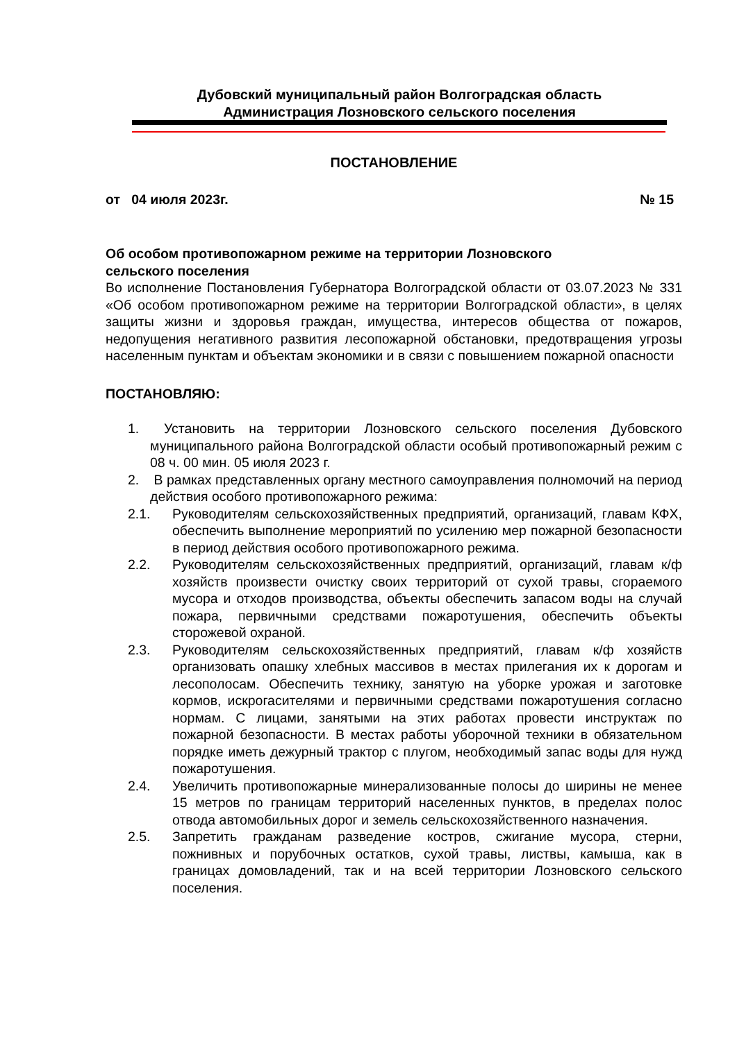Дубовский муниципальный район Волгоградская область
Администрация Лозновского сельского поселения
ПОСТАНОВЛЕНИЕ
от 04 июля 2023г. № 15
Об особом противопожарном режиме на территории Лозновского
сельского поселения
Во исполнение Постановления Губернатора Волгоградской области от 03.07.2023 № 331 «Об особом противопожарном режиме на территории Волгоградской области», в целях защиты жизни и здоровья граждан, имущества, интересов общества от пожаров, недопущения негативного развития лесопожарной обстановки, предотвращения угрозы населенным пунктам и объектам экономики и в связи с повышением пожарной опасности
ПОСТАНОВЛЯЮ:
1. Установить на территории Лозновского сельского поселения Дубовского муниципального района Волгоградской области особый противопожарный режим с 08 ч. 00 мин. 05 июля 2023 г.
2. В рамках представленных органу местного самоуправления полномочий на период действия особого противопожарного режима:
2.1. Руководителям сельскохозяйственных предприятий, организаций, главам КФХ, обеспечить выполнение мероприятий по усилению мер пожарной безопасности в период действия особого противопожарного режима.
2.2. Руководителям сельскохозяйственных предприятий, организаций, главам к/ф хозяйств произвести очистку своих территорий от сухой травы, сгораемого мусора и отходов производства, объекты обеспечить запасом воды на случай пожара, первичными средствами пожаротушения, обеспечить объекты сторожевой охраной.
2.3. Руководителям сельскохозяйственных предприятий, главам к/ф хозяйств организовать опашку хлебных массивов в местах прилегания их к дорогам и лесополосам. Обеспечить технику, занятую на уборке урожая и заготовке кормов, искрогасителями и первичными средствами пожаротушения согласно нормам. С лицами, занятыми на этих работах провести инструктаж по пожарной безопасности. В местах работы уборочной техники в обязательном порядке иметь дежурный трактор с плугом, необходимый запас воды для нужд пожаротушения.
2.4. Увеличить противопожарные минерализованные полосы до ширины не менее 15 метров по границам территорий населенных пунктов, в пределах полос отвода автомобильных дорог и земель сельскохозяйственного назначения.
2.5. Запретить гражданам разведение костров, сжигание мусора, стерни, пожнивных и порубочных остатков, сухой травы, листвы, камыша, как в границах домовладений, так и на всей территории Лозновского сельского поселения.